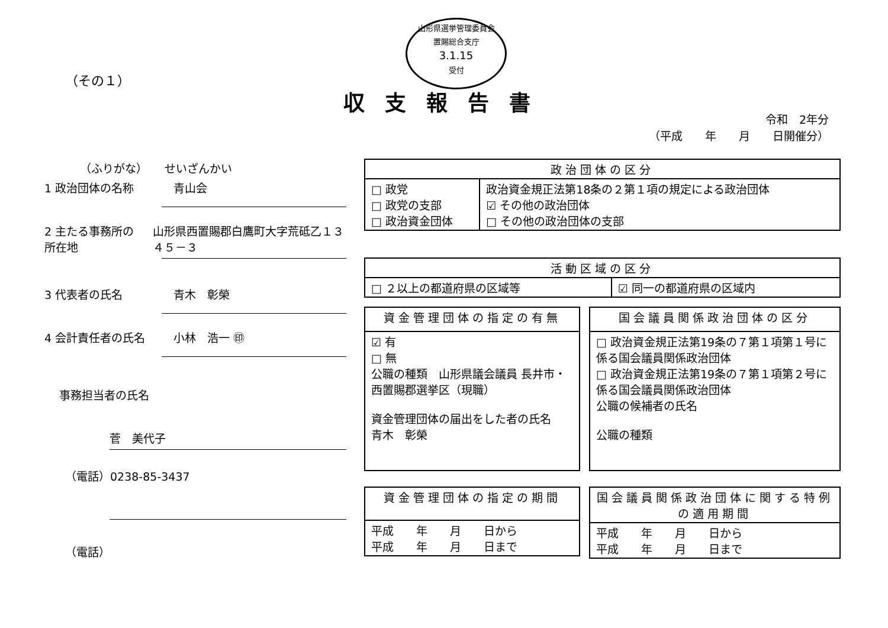山形県選挙管理委員会
置賜総合支庁
3.1.15
受付
（その１）
収支報告書
令和　2年分
（平成　　年　　月　　日開催分）
（ふりがな）　　せいざんかい
1 政治団体の名称 青山会
2 主たる事務所の所在地 山形県西置賜郡白鷹町大字荒砥乙１３４５－３
3 代表者の氏名 青木　彰榮
4 会計責任者の氏名 小林　浩一 ㊞
事務担当者の氏名
菅　美代子
（電話）0238-85-3437
（電話）
| 政治団体の区分 | |
| --- | --- |
| □ 政党 □ 政党の支部 □ 政治資金団体 | 政治資金規正法第18条の２第１項の規定による政治団体 ☑ その他の政治団体 □ その他の政治団体の支部 |
| 活動区域の区分 | |
| --- | --- |
| □ ２以上の都道府県の区域等 | ☑ 同一の都道府県の区域内 |
| 資金管理団体の指定の有無 |
| --- |
| ☑ 有 □ 無 公職の種類 山形県議会議員 長井市・西置賜郡選挙区（現職） 資金管理団体の届出をした者の氏名 青木 彰榮 |
| 国会議員関係政治団体の区分 |
| --- |
| □ 政治資金規正法第19条の７第１項第１号に係る国会議員関係政治団体 □ 政治資金規正法第19条の７第１項第２号に係る国会議員関係政治団体 公職の候補者の氏名 公職の種類 |
| 資金管理団体の指定の期間 |
| --- |
| 平成 年 月 日から 平成 年 月 日まで |
| 国会議員関係政治団体に関する特例の適用期間 |
| --- |
| 平成 年 月 日から 平成 年 月 日まで |